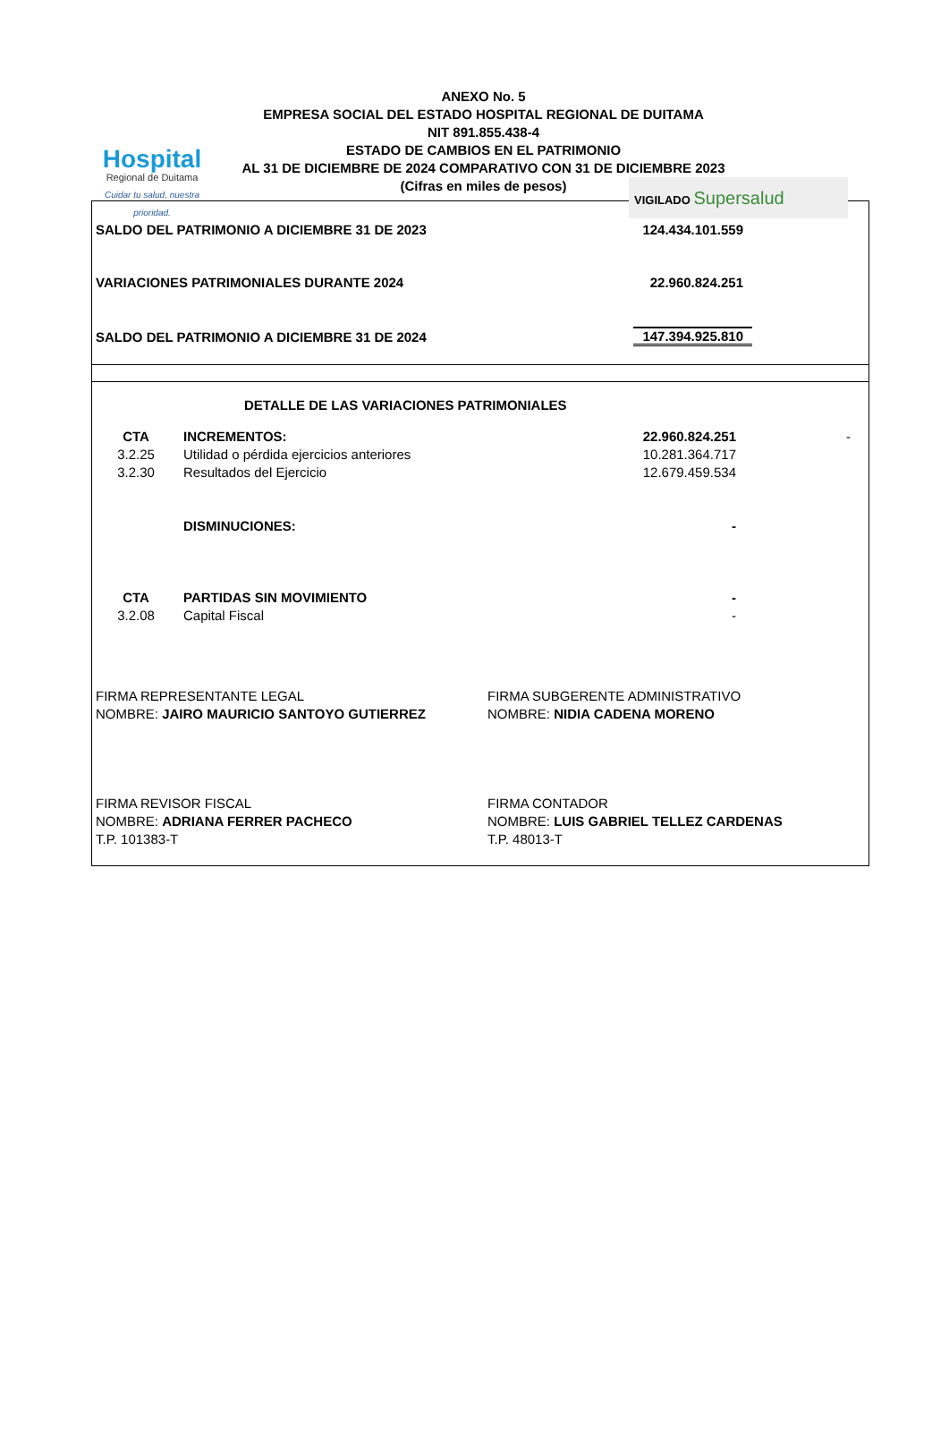Hospital
Regional de Duitama
Cuidar tu salud, nuestra prioridad.
ANEXO No. 5
EMPRESA SOCIAL DEL ESTADO HOSPITAL REGIONAL DE DUITAMA
NIT 891.855.438-4
ESTADO DE CAMBIOS EN EL PATRIMONIO
AL 31 DE DICIEMBRE DE 2024 COMPARATIVO CON 31 DE DICIEMBRE 2023
(Cifras en miles de pesos)
VIGILADO Supersalud
| SALDO DEL PATRIMONIO A DICIEMBRE 31 DE 2023 | 124.434.101.559 |
| VARIACIONES PATRIMONIALES DURANTE 2024 | 22.960.824.251 |
| SALDO DEL PATRIMONIO A DICIEMBRE 31 DE 2024 | 147.394.925.810 |
| DETALLE DE LAS VARIACIONES PATRIMONIALES | | | |
| CTA | INCREMENTOS: | 22.960.824.251 | - |
| 3.2.25 | Utilidad o pérdida ejercicios anteriores | 10.281.364.717 | |
| 3.2.30 | Resultados del Ejercicio | 12.679.459.534 | |
| | DISMINUCIONES: | - | |
| CTA | PARTIDAS SIN MOVIMIENTO | - | |
| 3.2.08 | Capital Fiscal | - | |
| FIRMA REPRESENTANTE LEGAL | FIRMA SUBGERENTE ADMINISTRATIVO |
| NOMBRE: JAIRO MAURICIO SANTOYO GUTIERREZ | NOMBRE: NIDIA CADENA MORENO |
| FIRMA REVISOR FISCAL | FIRMA CONTADOR |
| NOMBRE: ADRIANA FERRER PACHECO | NOMBRE: LUIS GABRIEL TELLEZ CARDENAS |
| T.P. 101383-T | T.P. 48013-T |